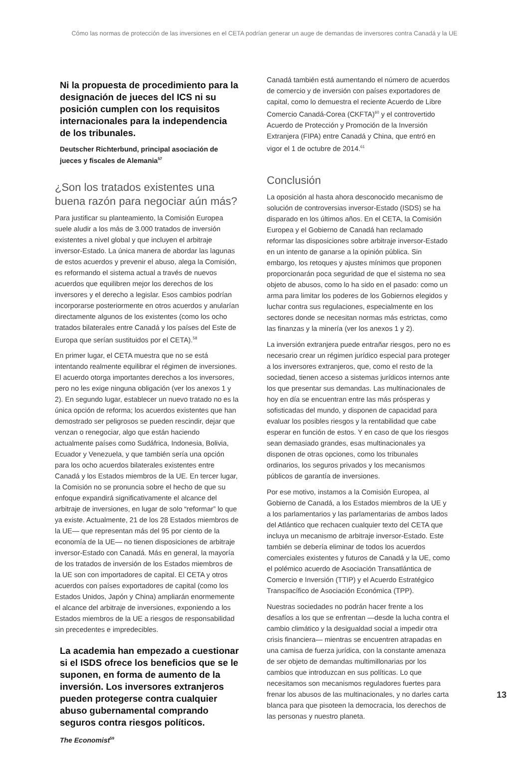Cómo las normas de protección de las inversiones en el CETA podrían generar un auge de demandas de inversores contra Canadá y la UE
Ni la propuesta de procedimiento para la designación de jueces del ICS ni su posición cumplen con los requisitos internacionales para la independencia de los tribunales.
Deutscher Richterbund, principal asociación de jueces y fiscales de Alemania<sup>57</sup>
¿Son los tratados existentes una buena razón para negociar aún más?
Para justificar su planteamiento, la Comisión Europea suele aludir a los más de 3.000 tratados de inversión existentes a nivel global y que incluyen el arbitraje inversor-Estado. La única manera de abordar las lagunas de estos acuerdos y prevenir el abuso, alega la Comisión, es reformando el sistema actual a través de nuevos acuerdos que equilibren mejor los derechos de los inversores y el derecho a legislar. Esos cambios podrían incorporarse posteriormente en otros acuerdos y anularían directamente algunos de los existentes (como los ocho tratados bilaterales entre Canadá y los países del Este de Europa que serían sustituidos por el CETA).<sup>58</sup>
En primer lugar, el CETA muestra que no se está intentando realmente equilibrar el régimen de inversiones. El acuerdo otorga importantes derechos a los inversores, pero no les exige ninguna obligación (ver los anexos 1 y 2). En segundo lugar, establecer un nuevo tratado no es la única opción de reforma; los acuerdos existentes que han demostrado ser peligrosos se pueden rescindir, dejar que venzan o renegociar, algo que están haciendo actualmente países como Sudáfrica, Indonesia, Bolivia, Ecuador y Venezuela, y que también sería una opción para los ocho acuerdos bilaterales existentes entre Canadá y los Estados miembros de la UE. En tercer lugar, la Comisión no se pronuncia sobre el hecho de que su enfoque expandirá significativamente el alcance del arbitraje de inversiones, en lugar de solo “reformar” lo que ya existe. Actualmente, 21 de los 28 Estados miembros de la UE— que representan más del 95 por ciento de la economía de la UE— no tienen disposiciones de arbitraje inversor-Estado con Canadá. Más en general, la mayoría de los tratados de inversión de los Estados miembros de la UE son con importadores de capital. El CETA y otros acuerdos con países exportadores de capital (como los Estados Unidos, Japón y China) ampliarán enormemente el alcance del arbitraje de inversiones, exponiendo a los Estados miembros de la UE a riesgos de responsabilidad sin precedentes e impredecibles.
La academia han empezado a cuestionar si el ISDS ofrece los beneficios que se le suponen, en forma de aumento de la inversión. Los inversores extranjeros pueden protegerse contra cualquier abuso gubernamental comprando seguros contra riesgos políticos.
The Economist<sup>59</sup>
Canadá también está aumentando el número de acuerdos de comercio y de inversión con países exportadores de capital, como lo demuestra el reciente Acuerdo de Libre Comercio Canadá-Corea (CKFTA)<sup>60</sup> y el controvertido Acuerdo de Protección y Promoción de la Inversión Extranjera (FIPA) entre Canadá y China, que entró en vigor el 1 de octubre de 2014.<sup>61</sup>
Conclusión
La oposición al hasta ahora desconocido mecanismo de solución de controversias inversor-Estado (ISDS) se ha disparado en los últimos años. En el CETA, la Comisión Europea y el Gobierno de Canadá han reclamado reformar las disposiciones sobre arbitraje inversor-Estado en un intento de ganarse a la opinión pública. Sin embargo, los retoques y ajustes mínimos que proponen proporcionarán poca seguridad de que el sistema no sea objeto de abusos, como lo ha sido en el pasado: como un arma para limitar los poderes de los Gobiernos elegidos y luchar contra sus regulaciones, especialmente en los sectores donde se necesitan normas más estrictas, como las finanzas y la minería (ver los anexos 1 y 2).
La inversión extranjera puede entrañar riesgos, pero no es necesario crear un régimen jurídico especial para proteger a los inversores extranjeros, que, como el resto de la sociedad, tienen acceso a sistemas jurídicos internos ante los que presentar sus demandas. Las multinacionales de hoy en día se encuentran entre las más prósperas y sofisticadas del mundo, y disponen de capacidad para evaluar los posibles riesgos y la rentabilidad que cabe esperar en función de estos. Y en caso de que los riesgos sean demasiado grandes, esas multinacionales ya disponen de otras opciones, como los tribunales ordinarios, los seguros privados y los mecanismos públicos de garantía de inversiones.
Por ese motivo, instamos a la Comisión Europea, al Gobierno de Canadá, a los Estados miembros de la UE y a los parlamentarios y las parlamentarias de ambos lados del Atlántico que rechacen cualquier texto del CETA que incluya un mecanismo de arbitraje inversor-Estado. Este también se debería eliminar de todos los acuerdos comerciales existentes y futuros de Canadá y la UE, como el polémico acuerdo de Asociación Transatlántica de Comercio e Inversión (TTIP) y el Acuerdo Estratégico Transpacífico de Asociación Económica (TPP).
Nuestras sociedades no podrán hacer frente a los desafíos a los que se enfrentan —desde la lucha contra el cambio climático y la desigualdad social a impedir otra crisis financiera— mientras se encuentren atrapadas en una camisa de fuerza jurídica, con la constante amenaza de ser objeto de demandas multimillonarias por los cambios que introduzcan en sus políticas. Lo que necesitamos son mecanismos reguladores fuertes para frenar los abusos de las multinacionales, y no darles carta blanca para que pisoteen la democracia, los derechos de las personas y nuestro planeta.
13